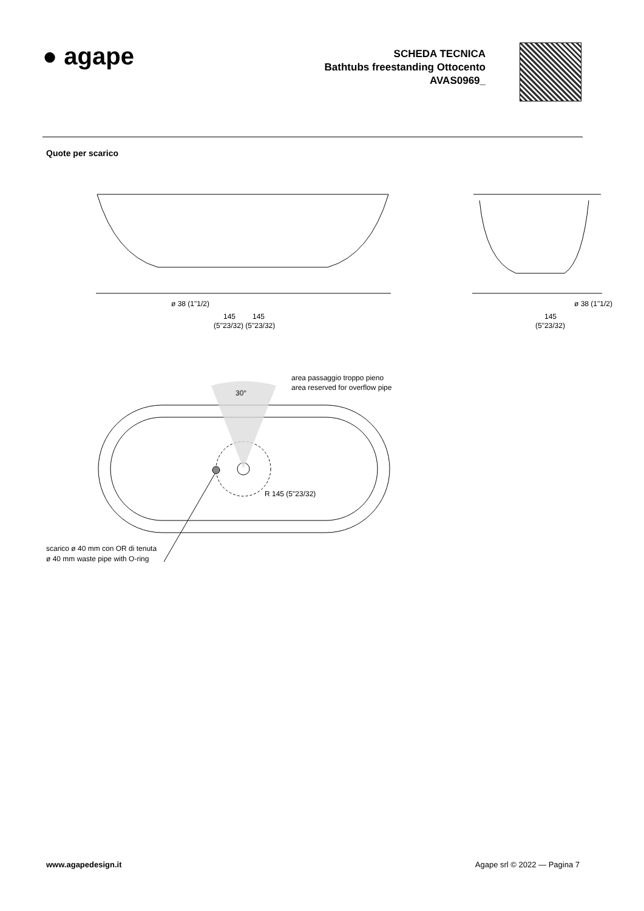● agape
SCHEDA TECNICA
Bathtubs freestanding Ottocento
AVAS0969_
Quote per scarico
30°
ø 38 (1"1/2)
145
145
(5"23/32) (5"23/32)
ø 38 (1"1/2)
145
(5"23/32)
area passaggio troppo pieno
area reserved for overflow pipe
R 145 (5"23/32)
scarico ø 40 mm con OR di tenuta
ø 40 mm waste pipe with O-ring
www.agapedesign.it Agape srl © 2022 — Pagina 7